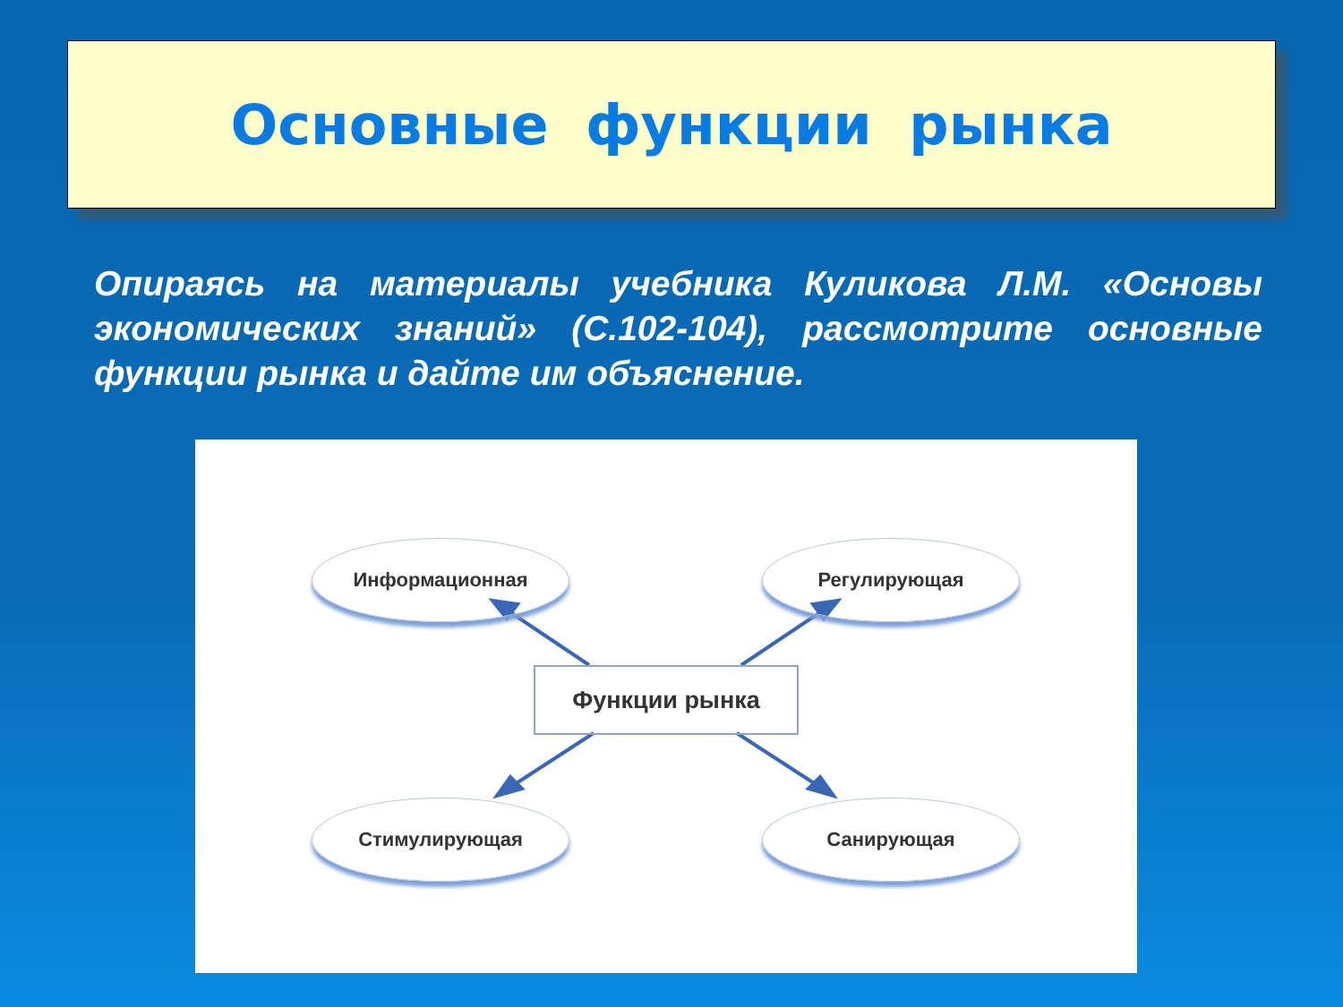Основные функции рынка
Опираясь на материалы учебника Куликова Л.М. «Основы экономических знаний» (С.102-104), рассмотрите основные функции рынка и дайте им объяснение.
Информационная Регулирующая
Функции рынка
Стимулирующая Санирующая